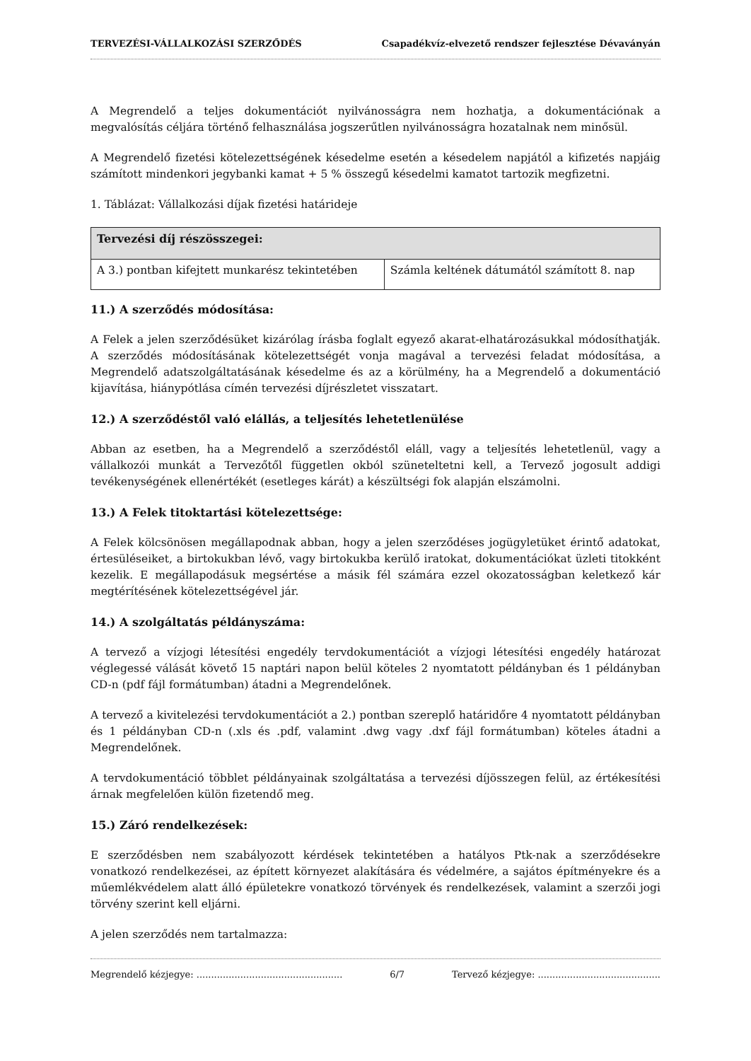TERVEZÉSI-VÁLLALKOZÁSI SZERZŐDÉS Csapadékvíz-elvezető rendszer fejlesztése Dévaványán
A Megrendelő a teljes dokumentációt nyilvánosságra nem hozhatja, a dokumentációnak a megvalósítás céljára történő felhasználása jogszerűtlen nyilvánosságra hozatalnak nem minősül.
A Megrendelő fizetési kötelezettségének késedelme esetén a késedelem napjától a kifizetés napjáig számított mindenkori jegybanki kamat + 5 % összegű késedelmi kamatot tartozik megfizetni.
1. Táblázat: Vállalkozási díjak fizetési határideje
| Tervezési díj részösszegei: | |
| --- | --- |
| A 3.) pontban kifejtett munkarész tekintetében | Számla keltének dátumától számított 8. nap |
11.) A szerződés módosítása:
A Felek a jelen szerződésüket kizárólag írásba foglalt egyező akarat-elhatározásukkal módosíthatják. A szerződés módosításának kötelezettségét vonja magával a tervezési feladat módosítása, a Megrendelő adatszolgáltatásának késedelme és az a körülmény, ha a Megrendelő a dokumentáció kijavítása, hiánypótlása címén tervezési díjrészletet visszatart.
12.) A szerződéstől való elállás, a teljesítés lehetetlenülése
Abban az esetben, ha a Megrendelő a szerződéstől eláll, vagy a teljesítés lehetetlenül, vagy a vállalkozói munkát a Tervezőtől független okból szüneteltetni kell, a Tervező jogosult addigi tevékenységének ellenértékét (esetleges kárát) a készültségi fok alapján elszámolni.
13.) A Felek titoktartási kötelezettsége:
A Felek kölcsönösen megállapodnak abban, hogy a jelen szerződéses jogügyletüket érintő adatokat, értesüléseiket, a birtokukban lévő, vagy birtokukba kerülő iratokat, dokumentációkat üzleti titokként kezelik. E megállapodásuk megsértése a másik fél számára ezzel okozatosságban keletkező kár megtérítésének kötelezettségével jár.
14.) A szolgáltatás példányszáma:
A tervező a vízjogi létesítési engedély tervdokumentációt a vízjogi létesítési engedély határozat véglegessé válását követő 15 naptári napon belül köteles 2 nyomtatott példányban és 1 példányban CD-n (pdf fájl formátumban) átadni a Megrendelőnek.
A tervező a kivitelezési tervdokumentációt a 2.) pontban szereplő határidőre 4 nyomtatott példányban és 1 példányban CD-n (.xls és .pdf, valamint .dwg vagy .dxf fájl formátumban) köteles átadni a Megrendelőnek.
A tervdokumentáció többlet példányainak szolgáltatása a tervezési díjösszegen felül, az értékesítési árnak megfelelően külön fizetendő meg.
15.) Záró rendelkezések:
E szerződésben nem szabályozott kérdések tekintetében a hatályos Ptk-nak a szerződésekre vonatkozó rendelkezései, az épített környezet alakítására és védelmére, a sajátos építményekre és a műemlékvédelem alatt álló épületekre vonatkozó törvények és rendelkezések, valamint a szerzői jogi törvény szerint kell eljárni.
A jelen szerződés nem tartalmazza:
Megrendelő kézjegye: .................................................. 6/7 Tervező kézjegye: ..........................................